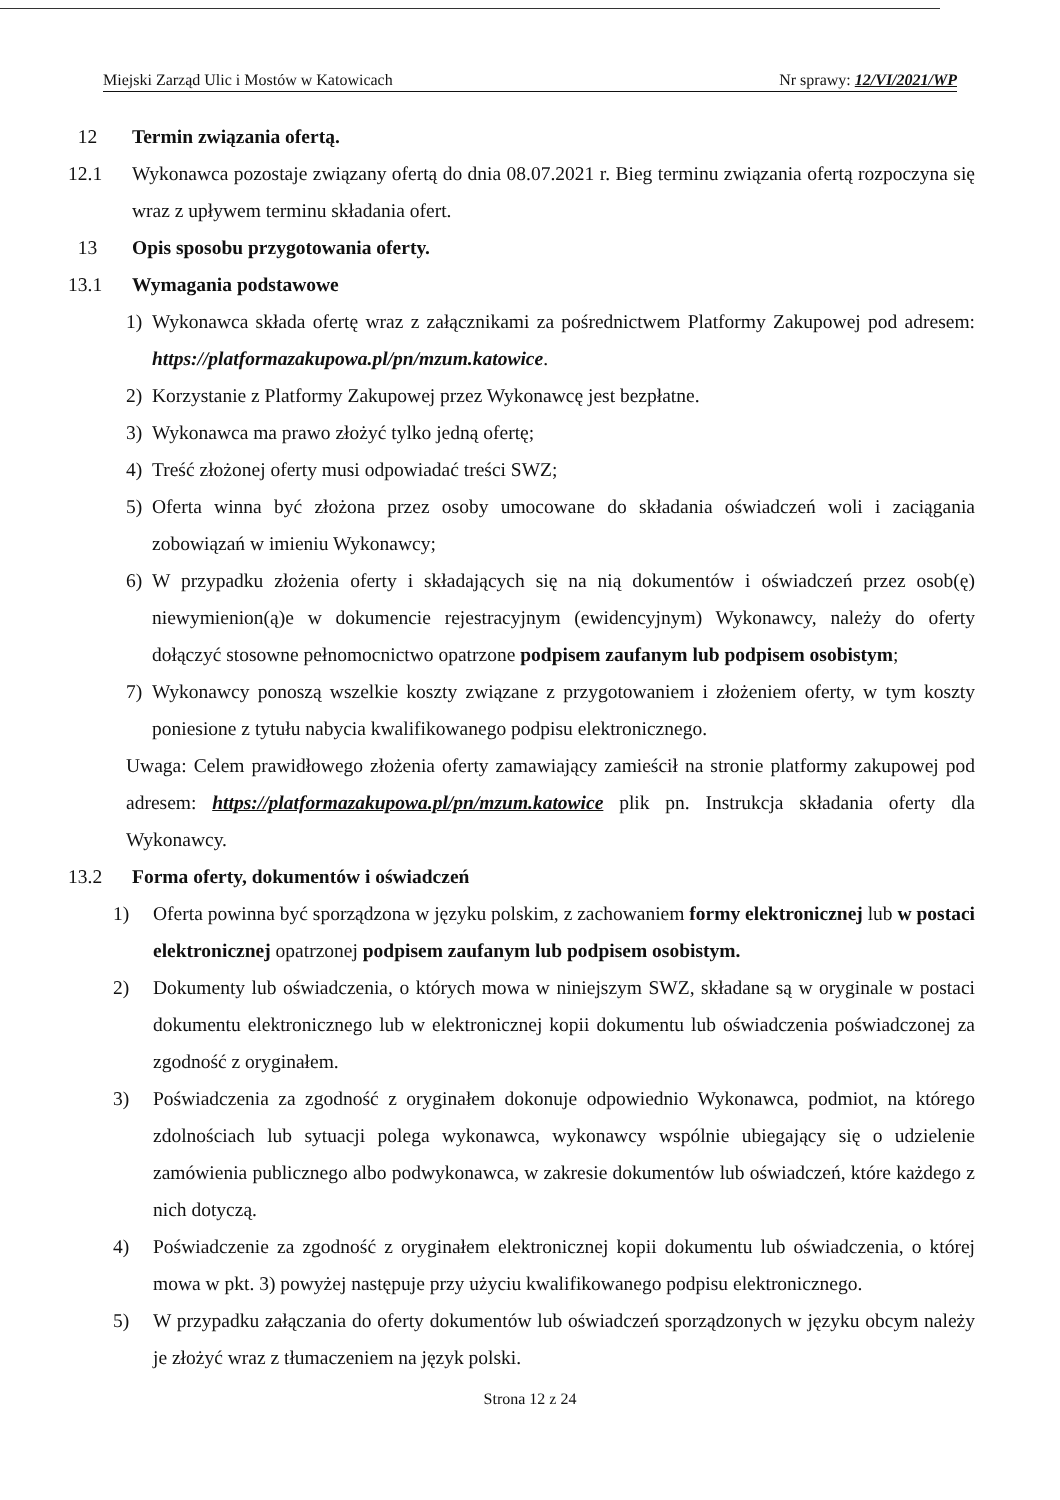Miejski Zarząd Ulic i Mostów w Katowicach Nr sprawy: 12/VI/2021/WP
12 Termin związania ofertą.
12.1 Wykonawca pozostaje związany ofertą do dnia 08.07.2021 r. Bieg terminu związania ofertą rozpoczyna się wraz z upływem terminu składania ofert.
13 Opis sposobu przygotowania oferty.
13.1 Wymagania podstawowe
1) Wykonawca składa ofertę wraz z załącznikami za pośrednictwem Platformy Zakupowej pod adresem: https://platformazakupowa.pl/pn/mzum.katowice.
2) Korzystanie z Platformy Zakupowej przez Wykonawcę jest bezpłatne.
3) Wykonawca ma prawo złożyć tylko jedną ofertę;
4) Treść złożonej oferty musi odpowiadać treści SWZ;
5) Oferta winna być złożona przez osoby umocowane do składania oświadczeń woli i zaciągania zobowiązań w imieniu Wykonawcy;
6) W przypadku złożenia oferty i składających się na nią dokumentów i oświadczeń przez osob(ę) niewymienion(ą)e w dokumencie rejestracyjnym (ewidencyjnym) Wykonawcy, należy do oferty dołączyć stosowne pełnomocnictwo opatrzone podpisem zaufanym lub podpisem osobistym;
7) Wykonawcy ponoszą wszelkie koszty związane z przygotowaniem i złożeniem oferty, w tym koszty poniesione z tytułu nabycia kwalifikowanego podpisu elektronicznego.
Uwaga: Celem prawidłowego złożenia oferty zamawiający zamieścił na stronie platformy zakupowej pod adresem: https://platformazakupowa.pl/pn/mzum.katowice plik pn. Instrukcja składania oferty dla Wykonawcy.
13.2 Forma oferty, dokumentów i oświadczeń
1) Oferta powinna być sporządzona w języku polskim, z zachowaniem formy elektronicznej lub w postaci elektronicznej opatrzonej podpisem zaufanym lub podpisem osobistym.
2) Dokumenty lub oświadczenia, o których mowa w niniejszym SWZ, składane są w oryginale w postaci dokumentu elektronicznego lub w elektronicznej kopii dokumentu lub oświadczenia poświadczonej za zgodność z oryginałem.
3) Poświadczenia za zgodność z oryginałem dokonuje odpowiednio Wykonawca, podmiot, na którego zdolnościach lub sytuacji polega wykonawca, wykonawcy wspólnie ubiegający się o udzielenie zamówienia publicznego albo podwykonawca, w zakresie dokumentów lub oświadczeń, które każdego z nich dotyczą.
4) Poświadczenie za zgodność z oryginałem elektronicznej kopii dokumentu lub oświadczenia, o której mowa w pkt. 3) powyżej następuje przy użyciu kwalifikowanego podpisu elektronicznego.
5) W przypadku załączania do oferty dokumentów lub oświadczeń sporządzonych w języku obcym należy je złożyć wraz z tłumaczeniem na język polski.
Strona 12 z 24